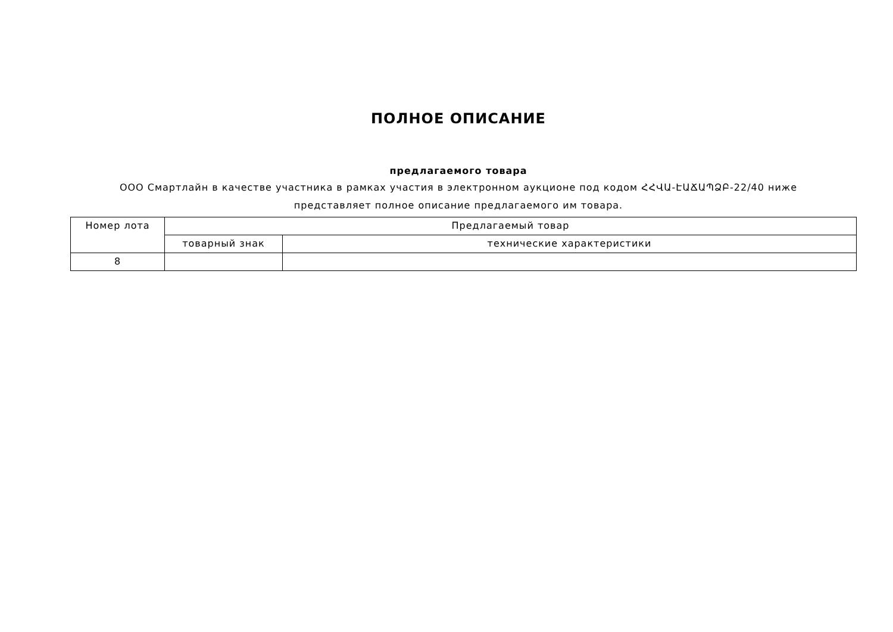ПОЛНОЕ ОПИСАНИЕ
предлагаемого товара
ООО Смартлайн в качестве участника в рамках участия в электронном аукционе под кодом ՀՀՎԱ-ԷԱՃԱՊՁԲ-22/40 ниже
представляет полное описание предлагаемого им товара.
| Номер лота | Предлагаемый товар | |
| | товарный знак | технические характеристики |
| 8 | | |